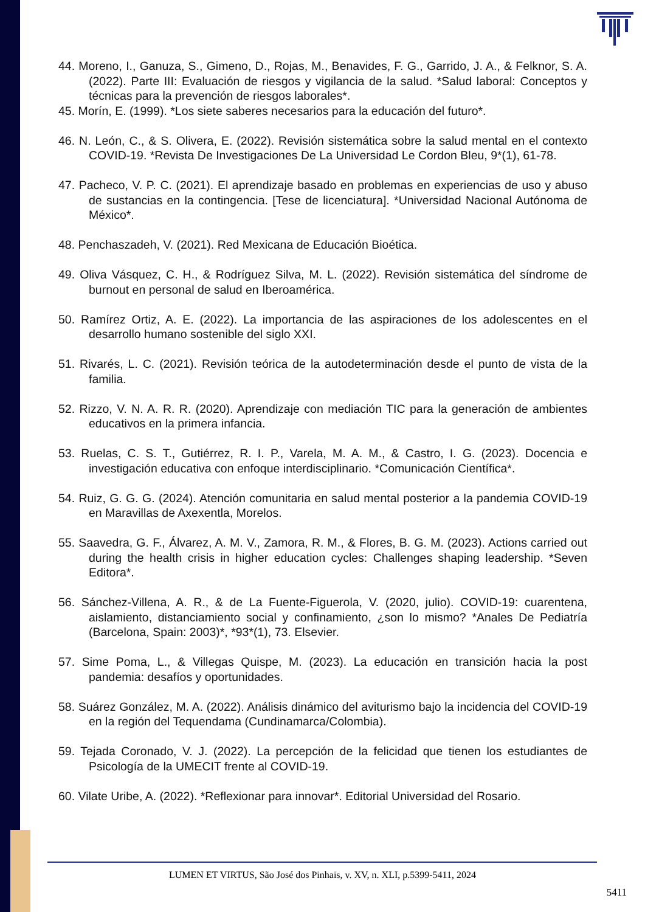44. Moreno, I., Ganuza, S., Gimeno, D., Rojas, M., Benavides, F. G., Garrido, J. A., & Felknor, S. A. (2022). Parte III: Evaluación de riesgos y vigilancia de la salud. *Salud laboral: Conceptos y técnicas para la prevención de riesgos laborales*.
45. Morín, E. (1999). *Los siete saberes necesarios para la educación del futuro*.
46. N. León, C., & S. Olivera, E. (2022). Revisión sistemática sobre la salud mental en el contexto COVID-19. *Revista De Investigaciones De La Universidad Le Cordon Bleu, 9*(1), 61-78.
47. Pacheco, V. P. C. (2021). El aprendizaje basado en problemas en experiencias de uso y abuso de sustancias en la contingencia. [Tese de licenciatura]. *Universidad Nacional Autónoma de México*.
48. Penchaszadeh, V. (2021). Red Mexicana de Educación Bioética.
49. Oliva Vásquez, C. H., & Rodríguez Silva, M. L. (2022). Revisión sistemática del síndrome de burnout en personal de salud en Iberoamérica.
50. Ramírez Ortiz, A. E. (2022). La importancia de las aspiraciones de los adolescentes en el desarrollo humano sostenible del siglo XXI.
51. Rivarés, L. C. (2021). Revisión teórica de la autodeterminación desde el punto de vista de la familia.
52. Rizzo, V. N. A. R. R. (2020). Aprendizaje con mediación TIC para la generación de ambientes educativos en la primera infancia.
53. Ruelas, C. S. T., Gutiérrez, R. I. P., Varela, M. A. M., & Castro, I. G. (2023). Docencia e investigación educativa con enfoque interdisciplinario. *Comunicación Científica*.
54. Ruiz, G. G. G. (2024). Atención comunitaria en salud mental posterior a la pandemia COVID-19 en Maravillas de Axexentla, Morelos.
55. Saavedra, G. F., Álvarez, A. M. V., Zamora, R. M., & Flores, B. G. M. (2023). Actions carried out during the health crisis in higher education cycles: Challenges shaping leadership. *Seven Editora*.
56. Sánchez-Villena, A. R., & de La Fuente-Figuerola, V. (2020, julio). COVID-19: cuarentena, aislamiento, distanciamiento social y confinamiento, ¿son lo mismo? *Anales De Pediatría (Barcelona, Spain: 2003)*, *93*(1), 73. Elsevier.
57. Sime Poma, L., & Villegas Quispe, M. (2023). La educación en transición hacia la post pandemia: desafíos y oportunidades.
58. Suárez González, M. A. (2022). Análisis dinámico del aviturismo bajo la incidencia del COVID-19 en la región del Tequendama (Cundinamarca/Colombia).
59. Tejada Coronado, V. J. (2022). La percepción de la felicidad que tienen los estudiantes de Psicología de la UMECIT frente al COVID-19.
60. Vilate Uribe, A. (2022). *Reflexionar para innovar*. Editorial Universidad del Rosario.
LUMEN ET VIRTUS, São José dos Pinhais, v. XV, n. XLI, p.5399-5411, 2024
5411